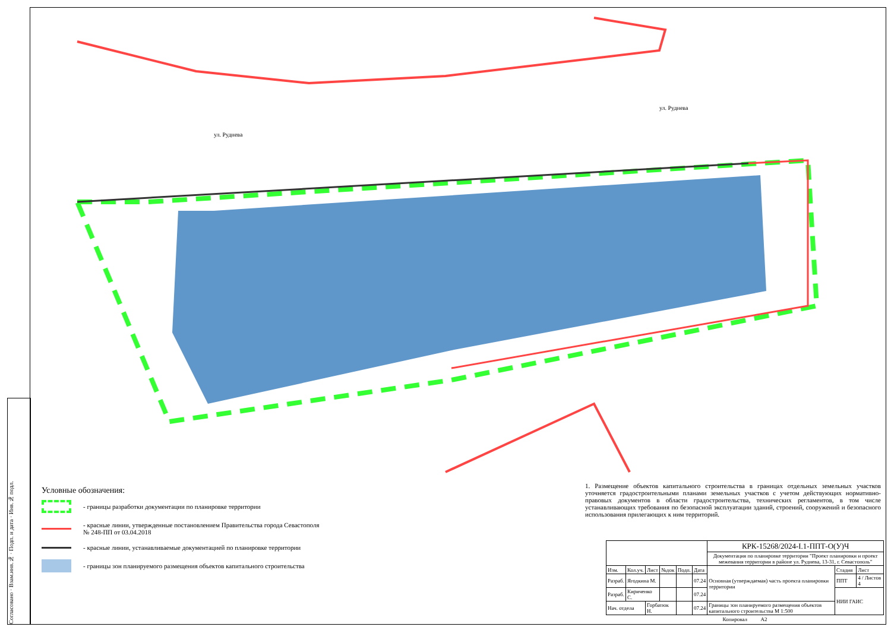ул. Руднева
ул. Руднева
Согласовано · Взам.инв.№ · Подп. и дата · Инв.№ подл.
Условные обозначения:
- границы разработки документации по планировке территории
- красные линии, утвержденные постановлением Правительства города Севастополя № 248-ПП от 03.04.2018
- красные линии, устанавливаемые документацией по планировке территории
- границы зон планируемого размещения объектов капитального строительства
1. Размещение объектов капитального строительства в границах отдельных земельных участков уточняется градостроительными планами земельных участков с учетом действующих нормативно-правовых документов в области градостроительства, технических регламентов, в том числе устанавливающих требования по безопасной эксплуатации зданий, строений, сооружений и безопасного использования прилегающих к ним территорий.
| | | | | | | КРК-15268/2024-I.1-ППТ-О(У)Ч | | |
| | | | | | | Документация по планировке территории "Проект планировки и проект межевания территории в районе ул. Руднева, 13-31, г. Севастополь" | | |
| Изм. | Кол.уч. | Лист | №док | Подп. | Дата | Основная (утверждаемая) часть проекта планировки территории | Стадия | Лист |
| Разраб. | Ягодкина М. | | | | 07.24 | | ППТ | 4 / Листов 4 |
| Разраб. | Кириченко С. | | | | 07.24 | | НИИ ГАИС | |
| Нач. отдела | | Горбатюк Н. | | | 07.24 | Границы зон планируемого размещения объектов капитального строительства М 1:500 | | |
| Копировал А2 | | | | | | | | |